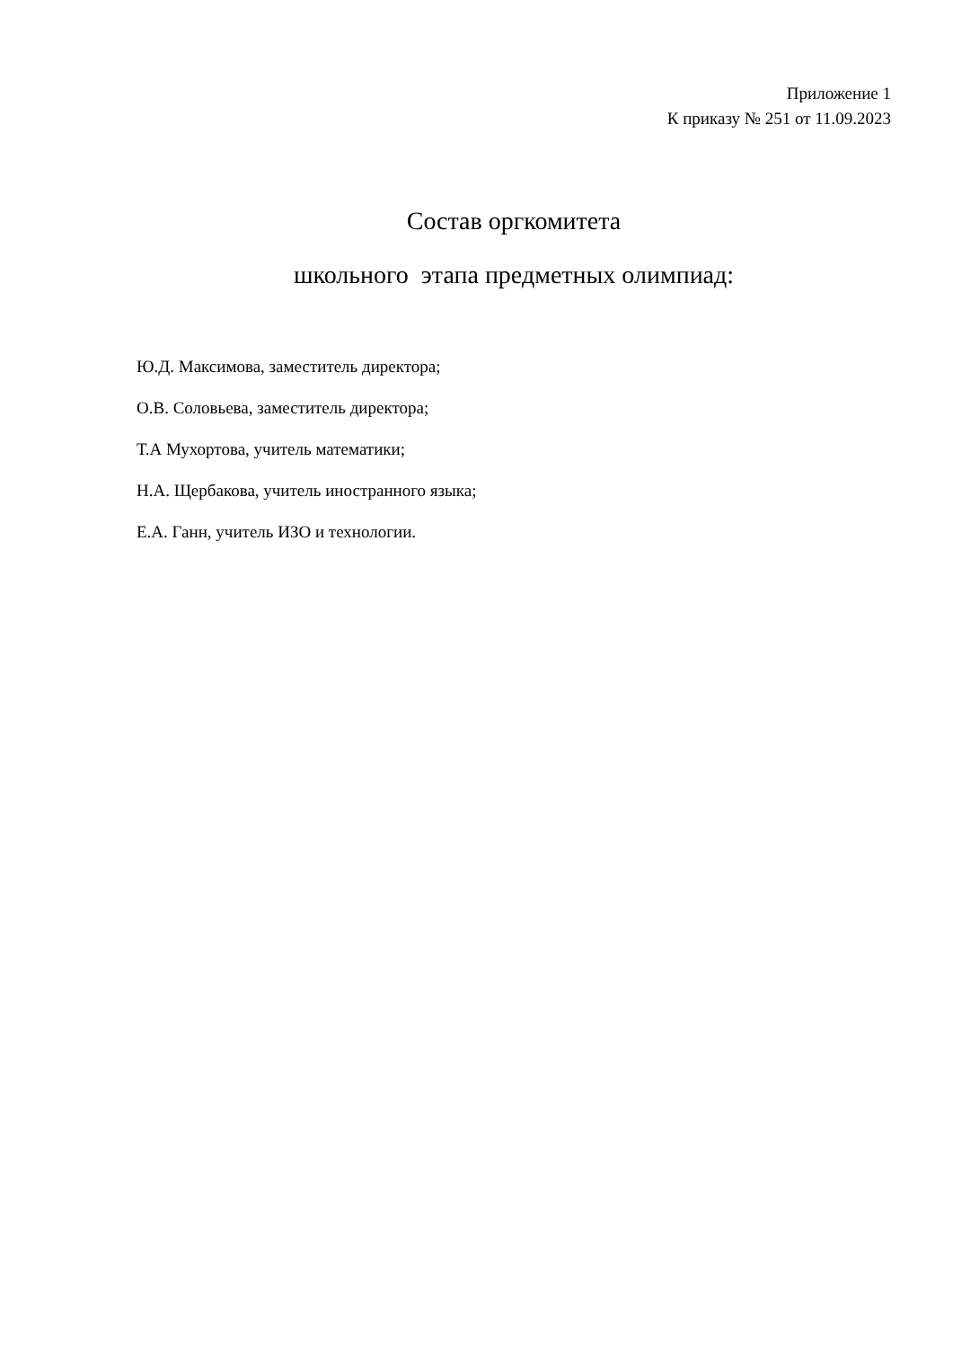Приложение 1
К приказу № 251 от 11.09.2023
Состав оргкомитета
школьного этапа предметных олимпиад:
Ю.Д. Максимова, заместитель директора;
О.В. Соловьева, заместитель директора;
Т.А Мухортова, учитель математики;
Н.А. Щербакова, учитель иностранного языка;
Е.А. Ганн, учитель ИЗО и технологии.